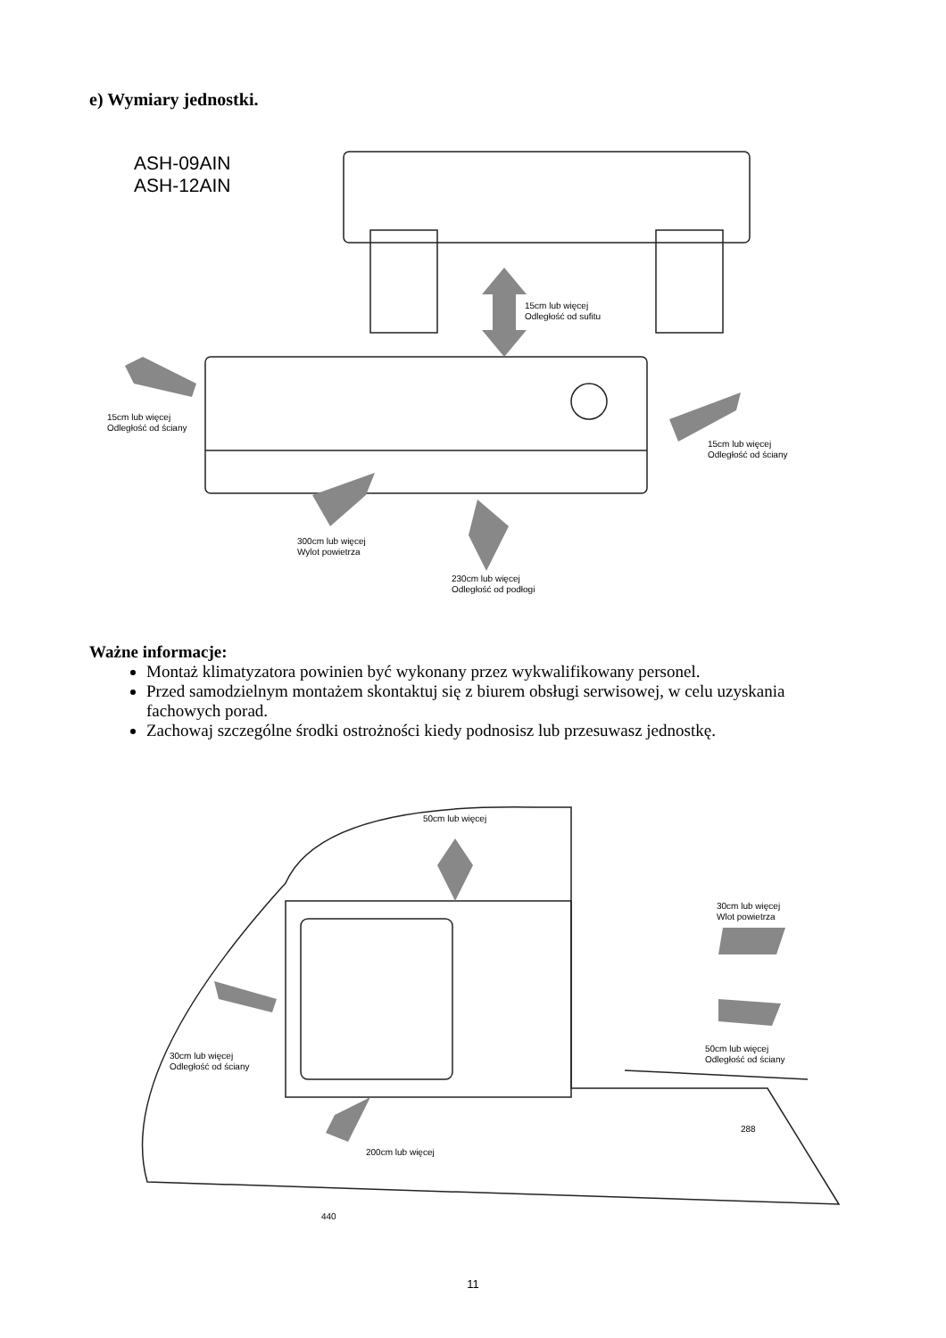e) Wymiary jednostki.
ASH-09AIN
ASH-12AIN
15cm lub więcej
Odległość od sufitu
15cm lub więcej
Odległość od ściany
15cm lub więcej
Odległość od ściany
300cm lub więcej
Wylot powietrza
230cm lub więcej
Odległość od podłogi
Ważne informacje:
Montaż klimatyzatora powinien być wykonany przez wykwalifikowany personel.
Przed samodzielnym montażem skontaktuj się z biurem obsługi serwisowej, w celu uzyskania fachowych porad.
Zachowaj szczególne środki ostrożności kiedy podnosisz lub przesuwasz jednostkę.
50cm lub więcej
30cm lub więcej
Wlot powietrza
30cm lub więcej
Odległość od ściany
50cm lub więcej
Odległość od ściany
200cm lub więcej
288
440
11